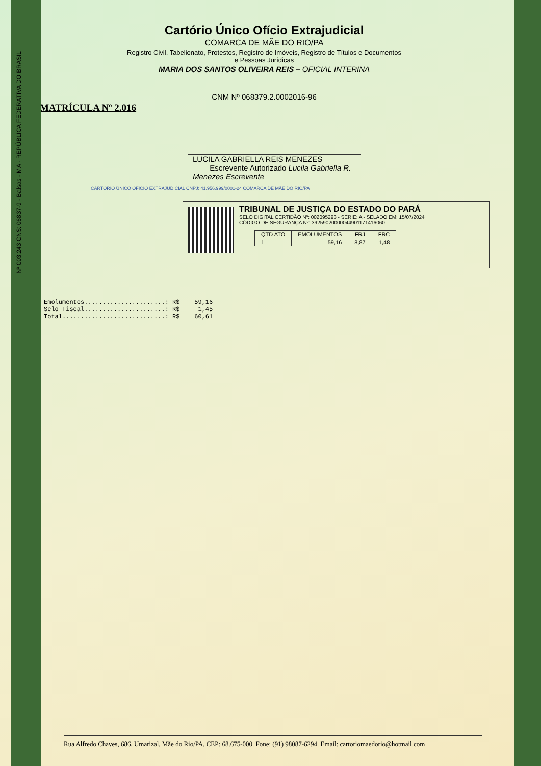Nº 003.243 CNS: 06837-9 - Balsas - MA · REPÚBLICA FEDERATIVA DO BRASIL
Cartório Único Ofício Extrajudicial
COMARCA DE MÃE DO RIO/PA
Registro Civil, Tabelionato, Protestos, Registro de Imóveis, Registro de Títulos e Documentos
e Pessoas Jurídicas
MARIA DOS SANTOS OLIVEIRA REIS – OFICIAL INTERINA
CNM Nº 068379.2.0002016-96
MATRÍCULA Nº 2.016
LUCILA GABRIELLA REIS MENEZES
Escrevente Autorizado Lucila Gabriella R. Menezes Escrevente
CARTÓRIO ÚNICO OFÍCIO EXTRAJUDICIAL CNPJ: 41.956.999/0001-24 COMARCA DE MÃE DO RIO/PA
TRIBUNAL DE JUSTIÇA DO ESTADO DO PARÁ
SELO DIGITAL CERTIDÃO Nº: 002095293 - SÉRIE: A - SELADO EM: 15/07/2024
CÓDIGO DE SEGURANÇA Nº: 392590200000449011714160​60
| QTD ATO | EMOLUMENTOS | FRJ | FRC |
| --- | --- | --- | --- |
| 1 | 59,16 | 8,87 | 1,48 |
Emolumentos......................: R$    59,16
Selo Fiscal......................: R$     1,45
Total............................: R$    60,61
Rua Alfredo Chaves, 686, Umarizal, Mãe do Rio/PA, CEP: 68.675-000. Fone: (91) 98087-6294. Email: cartoriomaedorio@hotmail.com